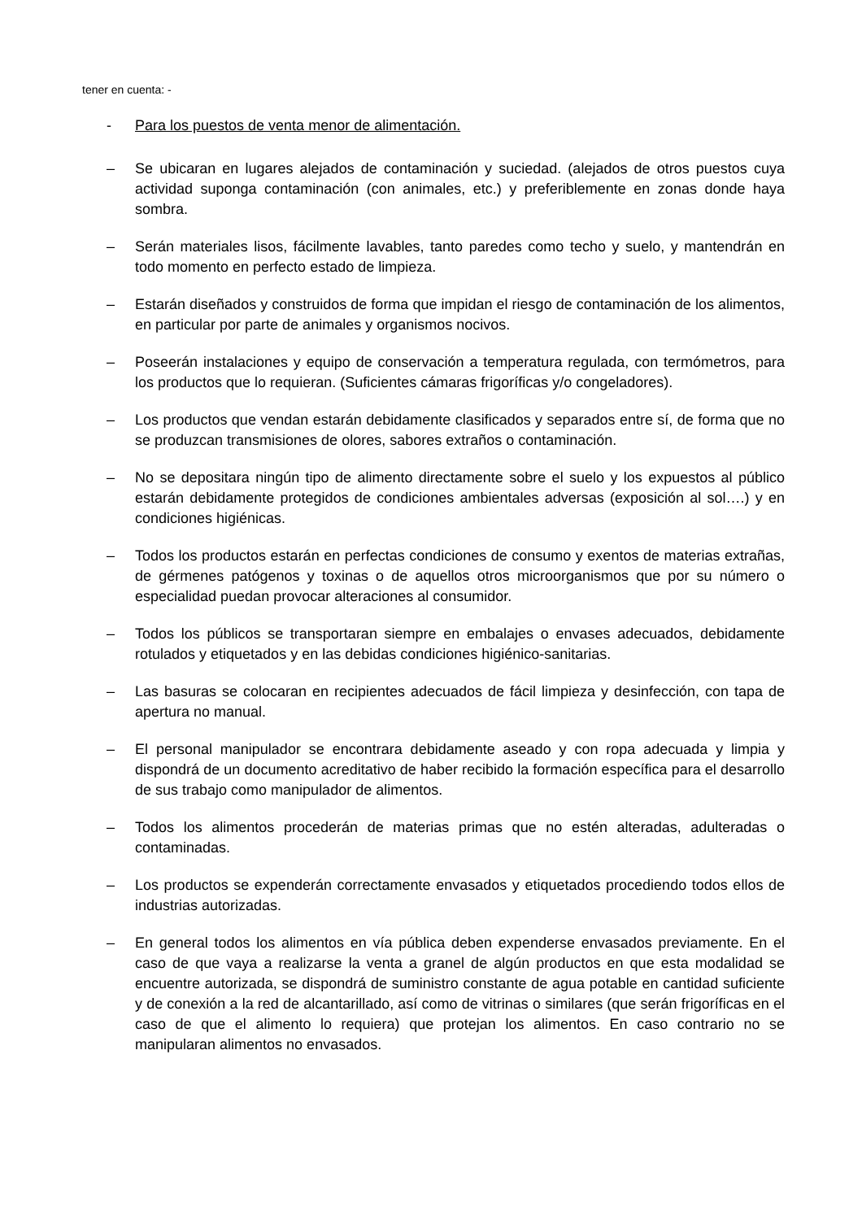tener en cuenta: -
- Para los puestos de venta menor de alimentación.
– Se ubicaran en lugares alejados de contaminación y suciedad. (alejados de otros puestos cuya actividad suponga contaminación (con animales, etc.) y preferiblemente en zonas donde haya sombra.
– Serán materiales lisos, fácilmente lavables, tanto paredes como techo y suelo, y mantendrán en todo momento en perfecto estado de limpieza.
– Estarán diseñados y construidos de forma que impidan el riesgo de contaminación de los alimentos, en particular por parte de animales y organismos nocivos.
– Poseerán instalaciones y equipo de conservación a temperatura regulada, con termómetros, para los productos que lo requieran. (Suficientes cámaras frigoríficas y/o congeladores).
– Los productos que vendan estarán debidamente clasificados y separados entre sí, de forma que no se produzcan transmisiones de olores, sabores extraños o contaminación.
– No se depositara ningún tipo de alimento directamente sobre el suelo y los expuestos al público estarán debidamente protegidos de condiciones ambientales adversas (exposición al sol….) y en condiciones higiénicas.
– Todos los productos estarán en perfectas condiciones de consumo y exentos de materias extrañas, de gérmenes patógenos y toxinas o de aquellos otros microorganismos que por su número o especialidad puedan provocar alteraciones al consumidor.
– Todos los públicos se transportaran siempre en embalajes o envases adecuados, debidamente rotulados y etiquetados y en las debidas condiciones higiénico-sanitarias.
– Las basuras se colocaran en recipientes adecuados de fácil limpieza y desinfección, con tapa de apertura no manual.
– El personal manipulador se encontrara debidamente aseado y con ropa adecuada y limpia y dispondrá de un documento acreditativo de haber recibido la formación específica para el desarrollo de sus trabajo como manipulador de alimentos.
– Todos los alimentos procederán de materias primas que no estén alteradas, adulteradas o contaminadas.
– Los productos se expenderán correctamente envasados y etiquetados procediendo todos ellos de industrias autorizadas.
– En general todos los alimentos en vía pública deben expenderse envasados previamente. En el caso de que vaya a realizarse la venta a granel de algún productos en que esta modalidad se encuentre autorizada, se dispondrá de suministro constante de agua potable en cantidad suficiente y de conexión a la red de alcantarillado, así como de vitrinas o similares (que serán frigoríficas en el caso de que el alimento lo requiera) que protejan los alimentos. En caso contrario no se manipularan alimentos no envasados.